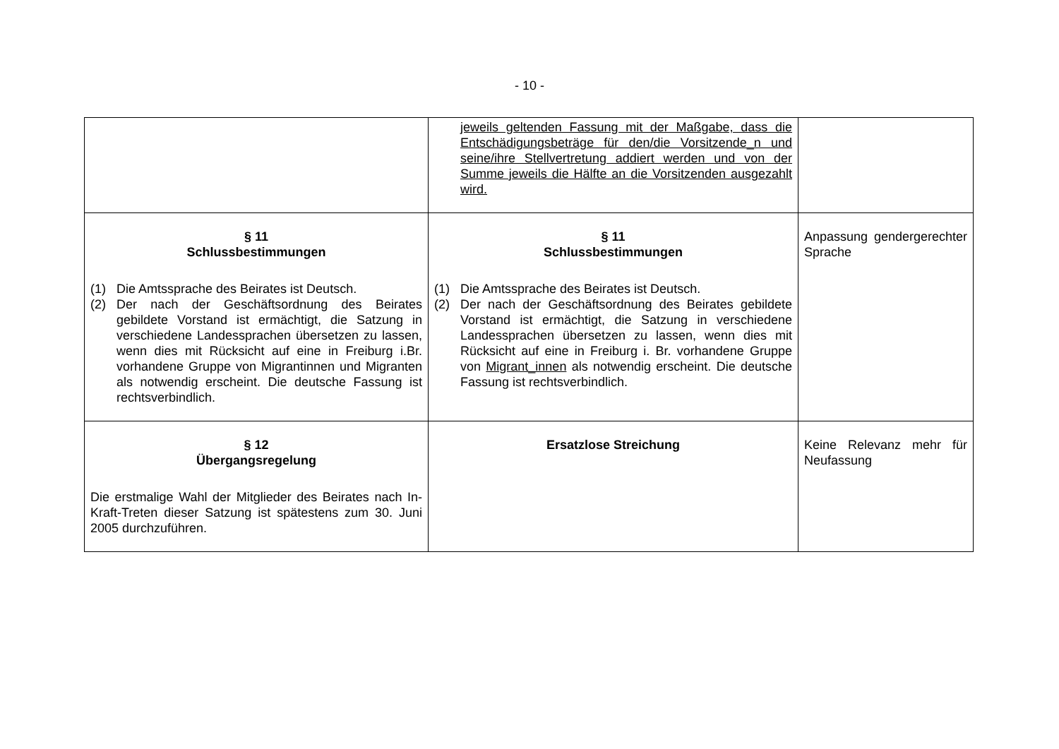- 10 -
| | jeweils geltenden Fassung mit der Maßgabe, dass die Entschädigungsbeträge für den/die Vorsitzende_n und seine/ihre Stellvertretung addiert werden und von der Summe jeweils die Hälfte an die Vorsitzenden ausgezahlt wird. | |
| § 11 Schlussbestimmungen (1) Die Amtssprache des Beirates ist Deutsch. (2) Der nach der Geschäftsordnung des Beirates gebildete Vorstand ist ermächtigt, die Satzung in verschiedene Landessprachen übersetzen zu lassen, wenn dies mit Rücksicht auf eine in Freiburg i.Br. vorhandene Gruppe von Migrantinnen und Migranten als notwendig erscheint. Die deutsche Fassung ist rechtsverbindlich. | § 11 Schlussbestimmungen (1) Die Amtssprache des Beirates ist Deutsch. (2) Der nach der Geschäftsordnung des Beirates gebildete Vorstand ist ermächtigt, die Satzung in verschiedene Landessprachen übersetzen zu lassen, wenn dies mit Rücksicht auf eine in Freiburg i. Br. vorhandene Gruppe von Migrant_innen als notwendig erscheint. Die deutsche Fassung ist rechtsverbindlich. | Anpassung gendergerechter Sprache |
| § 12 Übergangsregelung Die erstmalige Wahl der Mitglieder des Beirates nach In-Kraft-Treten dieser Satzung ist spätestens zum 30. Juni 2005 durchzuführen. | Ersatzlose Streichung | Keine Relevanz mehr für Neufassung |